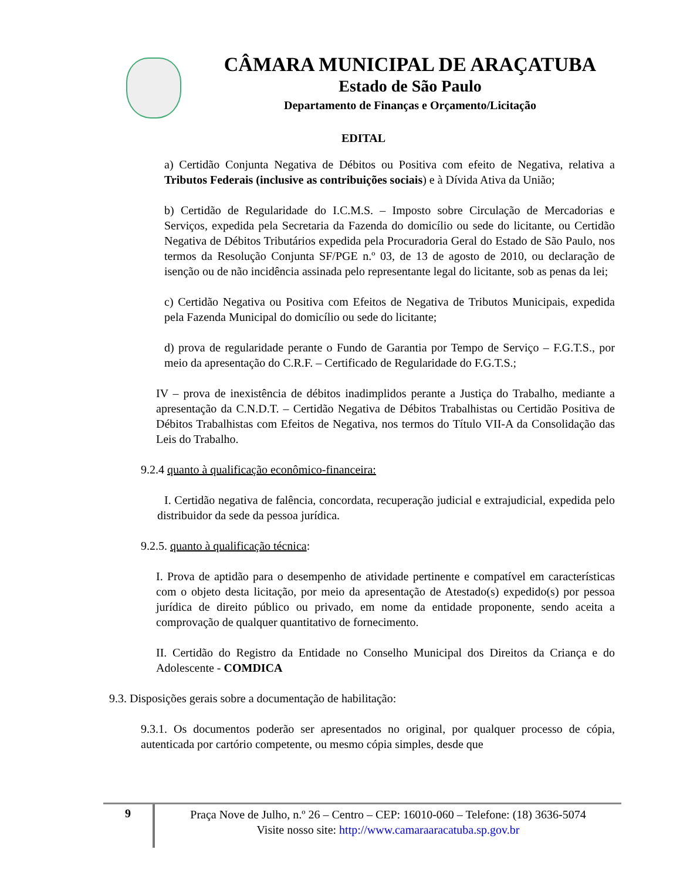CÂMARA MUNICIPAL DE ARAÇATUBA
Estado de São Paulo
Departamento de Finanças e Orçamento/Licitação
EDITAL
a) Certidão Conjunta Negativa de Débitos ou Positiva com efeito de Negativa, relativa a Tributos Federais (inclusive as contribuições sociais) e à Dívida Ativa da União;
b) Certidão de Regularidade do I.C.M.S. – Imposto sobre Circulação de Mercadorias e Serviços, expedida pela Secretaria da Fazenda do domicílio ou sede do licitante, ou Certidão Negativa de Débitos Tributários expedida pela Procuradoria Geral do Estado de São Paulo, nos termos da Resolução Conjunta SF/PGE n.º 03, de 13 de agosto de 2010, ou declaração de isenção ou de não incidência assinada pelo representante legal do licitante, sob as penas da lei;
c) Certidão Negativa ou Positiva com Efeitos de Negativa de Tributos Municipais, expedida pela Fazenda Municipal do domicílio ou sede do licitante;
d) prova de regularidade perante o Fundo de Garantia por Tempo de Serviço – F.G.T.S., por meio da apresentação do C.R.F. – Certificado de Regularidade do F.G.T.S.;
IV – prova de inexistência de débitos inadimplidos perante a Justiça do Trabalho, mediante a apresentação da C.N.D.T. – Certidão Negativa de Débitos Trabalhistas ou Certidão Positiva de Débitos Trabalhistas com Efeitos de Negativa, nos termos do Título VII-A da Consolidação das Leis do Trabalho.
9.2.4 quanto à qualificação econômico-financeira:
I. Certidão negativa de falência, concordata, recuperação judicial e extrajudicial, expedida pelo distribuidor da sede da pessoa jurídica.
9.2.5. quanto à qualificação técnica:
I. Prova de aptidão para o desempenho de atividade pertinente e compatível em características com o objeto desta licitação, por meio da apresentação de Atestado(s) expedido(s) por pessoa jurídica de direito público ou privado, em nome da entidade proponente, sendo aceita a comprovação de qualquer quantitativo de fornecimento.
II. Certidão do Registro da Entidade no Conselho Municipal dos Direitos da Criança e do Adolescente - COMDICA
9.3. Disposições gerais sobre a documentação de habilitação:
9.3.1. Os documentos poderão ser apresentados no original, por qualquer processo de cópia, autenticada por cartório competente, ou mesmo cópia simples, desde que
9
Praça Nove de Julho, n.º 26 – Centro – CEP: 16010-060 – Telefone: (18) 3636-5074
Visite nosso site: http://www.camaraaracatuba.sp.gov.br